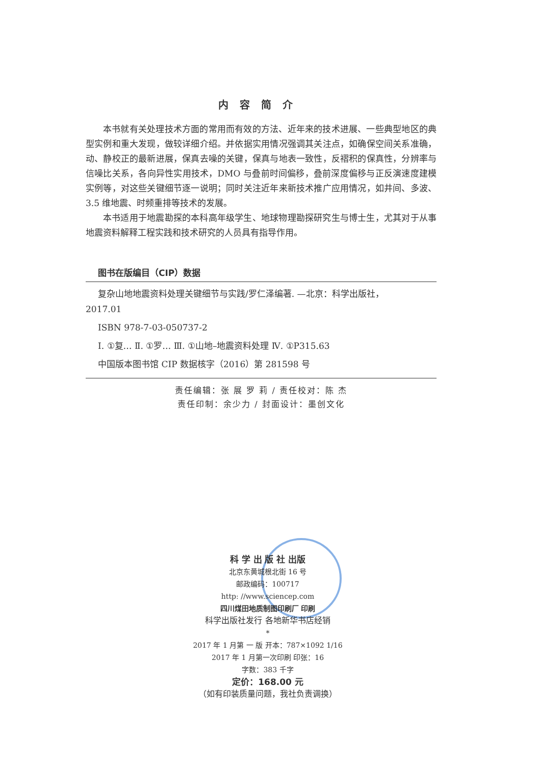内容简介
本书就有关处理技术方面的常用而有效的方法、近年来的技术进展、一些典型地区的典型实例和重大发现，做较详细介绍。并依据实用情况强调其关注点，如确保空间关系准确，动、静校正的最新进展，保真去噪的关键，保真与地表一致性，反褶积的保真性，分辨率与信噪比关系，各向异性实用技术，DMO 与叠前时间偏移，叠前深度偏移与正反演速度建模实例等，对这些关键细节逐一说明；同时关注近年来新技术推广应用情况，如井间、多波、3.5 维地震、时频重排等技术的发展。
本书适用于地震勘探的本科高年级学生、地球物理勘探研究生与博士生，尤其对于从事地震资料解释工程实践和技术研究的人员具有指导作用。
图书在版编目（CIP）数据
复杂山地地震资料处理关键细节与实践/罗仁泽编著. —北京：科学出版社，
2017.01
ISBN 978-7-03-050737-2
Ⅰ. ①复… Ⅱ. ①罗… Ⅲ. ①山地–地震资料处理 Ⅳ. ①P315.63
中国版本图书馆 CIP 数据核字（2016）第 281598 号
责任编辑：张 展 罗 莉 / 责任校对：陈 杰
责任印制：余少力 / 封面设计：墨创文化
科 学 出 版 社 出版
北京东黄城根北街 16 号
邮政编码：100717
http: //www.sciencep.com
四川煤田地质制图印刷厂 印刷
科学出版社发行 各地新华书店经销
*
2017 年 1 月第 一 版 开本：787×1092 1/16
2017 年 1 月第一次印刷 印张：16
字数：383 千字
定价：168.00 元
（如有印装质量问题，我社负责调换）